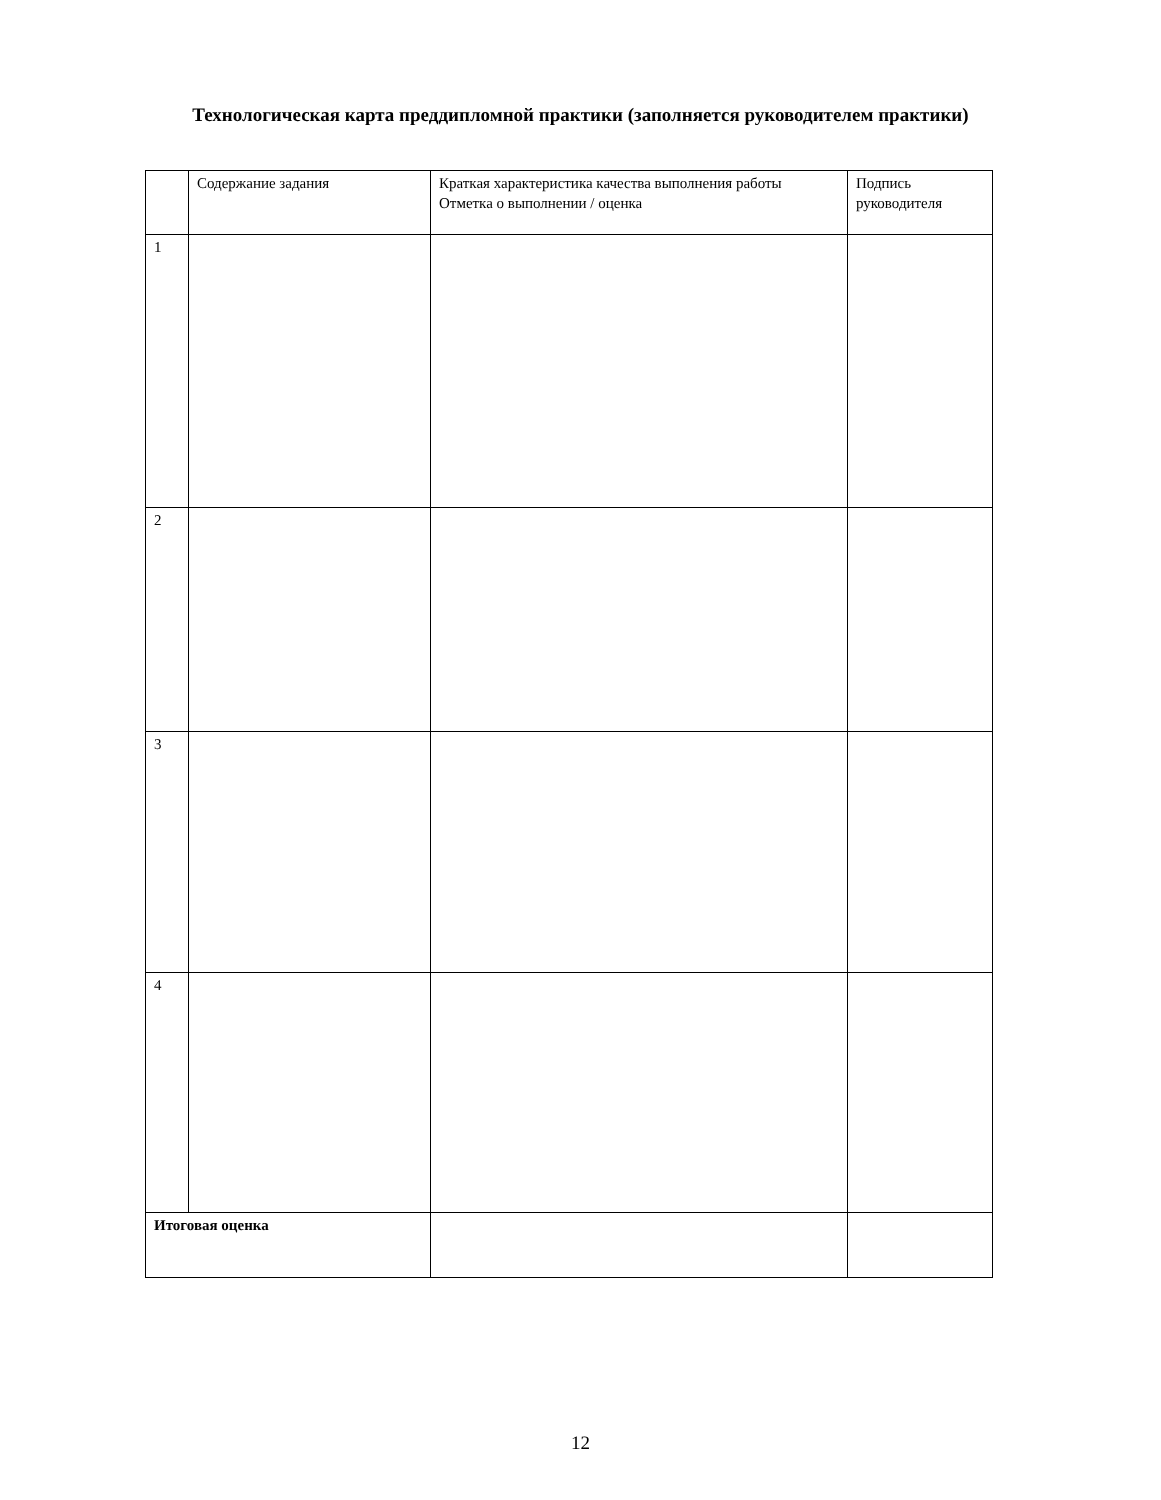Технологическая карта преддипломной практики (заполняется руководителем практики)
| | Содержание задания | Краткая характеристика качества выполнения работы Отметка о выполнении / оценка | Подпись руководителя |
| 1 | | | |
| 2 | | | |
| 3 | | | |
| 4 | | | |
| Итоговая оценка | | | |
12